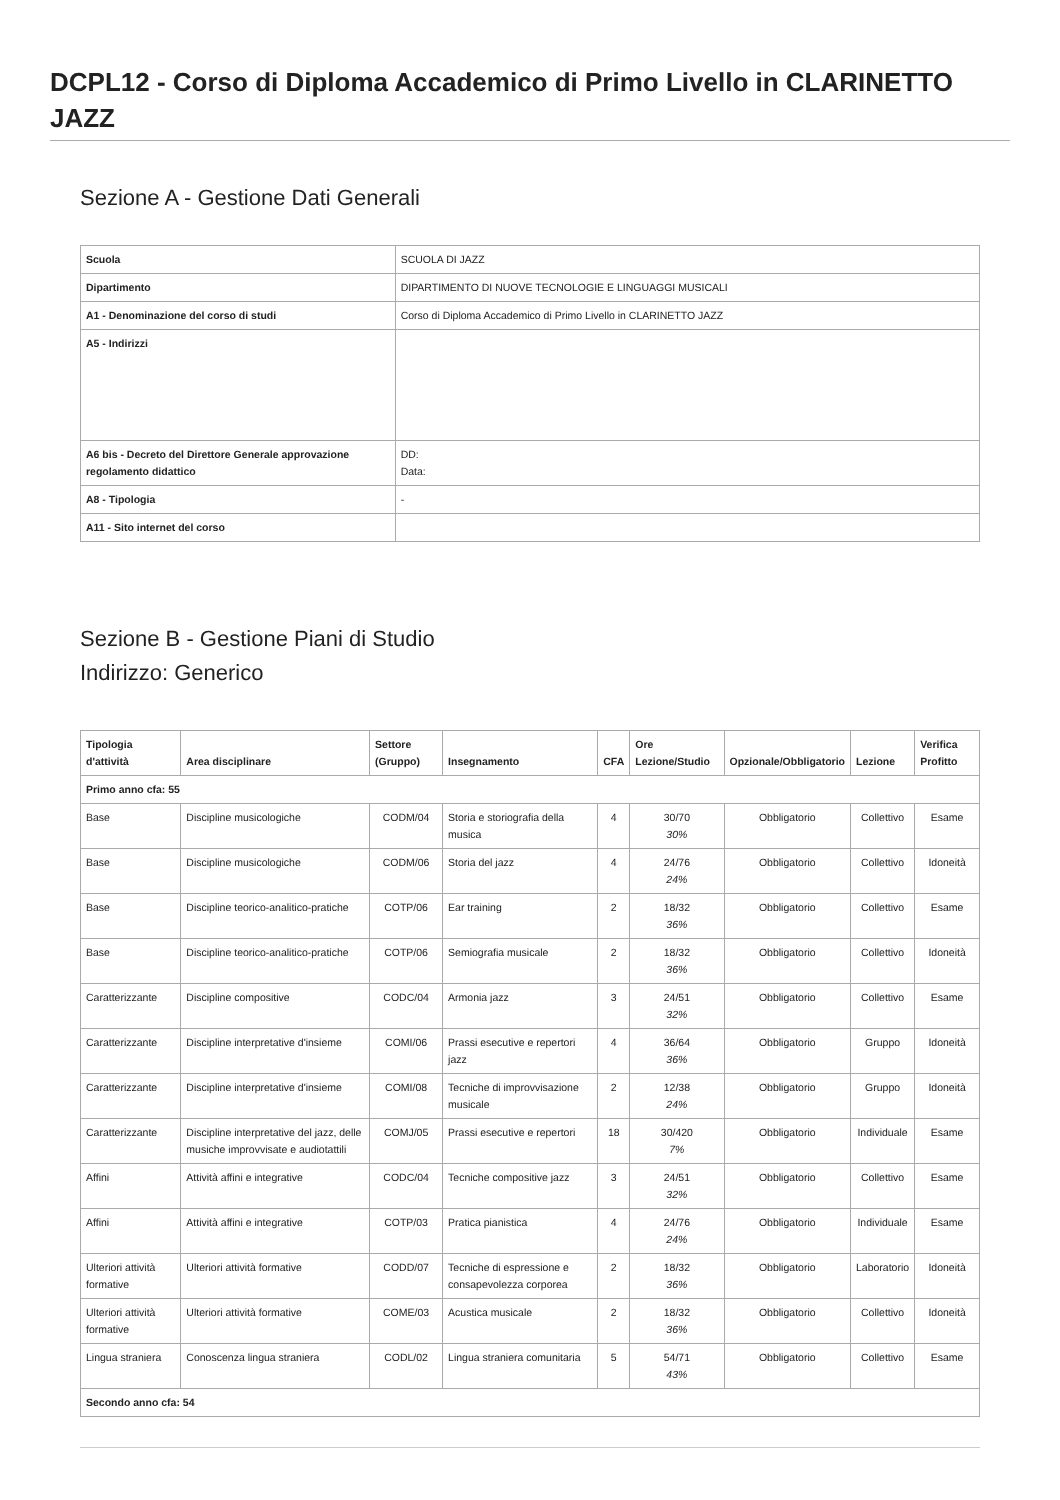DCPL12 - Corso di Diploma Accademico di Primo Livello in CLARINETTO JAZZ
Sezione A - Gestione Dati Generali
| Scuola | SCUOLA DI JAZZ |
| Dipartimento | DIPARTIMENTO DI NUOVE TECNOLOGIE E LINGUAGGI MUSICALI |
| A1 - Denominazione del corso di studi | Corso di Diploma Accademico di Primo Livello in CLARINETTO JAZZ |
| A5 - Indirizzi | |
| A6 bis - Decreto del Direttore Generale approvazione regolamento didattico | DD: Data: |
| A8 - Tipologia | - |
| A11 - Sito internet del corso | |
Sezione B - Gestione Piani di Studio
Indirizzo: Generico
| Tipologia d'attività | Area disciplinare | Settore (Gruppo) | Insegnamento | CFA | Ore Lezione/Studio | Opzionale/Obbligatorio | Lezione | Verifica Profitto |
| --- | --- | --- | --- | --- | --- | --- | --- | --- |
| Primo anno cfa: 55 | | | | | | | | |
| Base | Discipline musicologiche | CODM/04 | Storia e storiografia della musica | 4 | 30/70 30% | Obbligatorio | Collettivo | Esame |
| Base | Discipline musicologiche | CODM/06 | Storia del jazz | 4 | 24/76 24% | Obbligatorio | Collettivo | Idoneità |
| Base | Discipline teorico-analitico-pratiche | COTP/06 | Ear training | 2 | 18/32 36% | Obbligatorio | Collettivo | Esame |
| Base | Discipline teorico-analitico-pratiche | COTP/06 | Semiografia musicale | 2 | 18/32 36% | Obbligatorio | Collettivo | Idoneità |
| Caratterizzante | Discipline compositive | CODC/04 | Armonia jazz | 3 | 24/51 32% | Obbligatorio | Collettivo | Esame |
| Caratterizzante | Discipline interpretative d'insieme | COMI/06 | Prassi esecutive e repertori jazz | 4 | 36/64 36% | Obbligatorio | Gruppo | Idoneità |
| Caratterizzante | Discipline interpretative d'insieme | COMI/08 | Tecniche di improvvisazione musicale | 2 | 12/38 24% | Obbligatorio | Gruppo | Idoneità |
| Caratterizzante | Discipline interpretative del jazz, delle musiche improvvisate e audiotattili | COMJ/05 | Prassi esecutive e repertori | 18 | 30/420 7% | Obbligatorio | Individuale | Esame |
| Affini | Attività affini e integrative | CODC/04 | Tecniche compositive jazz | 3 | 24/51 32% | Obbligatorio | Collettivo | Esame |
| Affini | Attività affini e integrative | COTP/03 | Pratica pianistica | 4 | 24/76 24% | Obbligatorio | Individuale | Esame |
| Ulteriori attività formative | Ulteriori attività formative | CODD/07 | Tecniche di espressione e consapevolezza corporea | 2 | 18/32 36% | Obbligatorio | Laboratorio | Idoneità |
| Ulteriori attività formative | Ulteriori attività formative | COME/03 | Acustica musicale | 2 | 18/32 36% | Obbligatorio | Collettivo | Idoneità |
| Lingua straniera | Conoscenza lingua straniera | CODL/02 | Lingua straniera comunitaria | 5 | 54/71 43% | Obbligatorio | Collettivo | Esame |
| Secondo anno cfa: 54 | | | | | | | | |